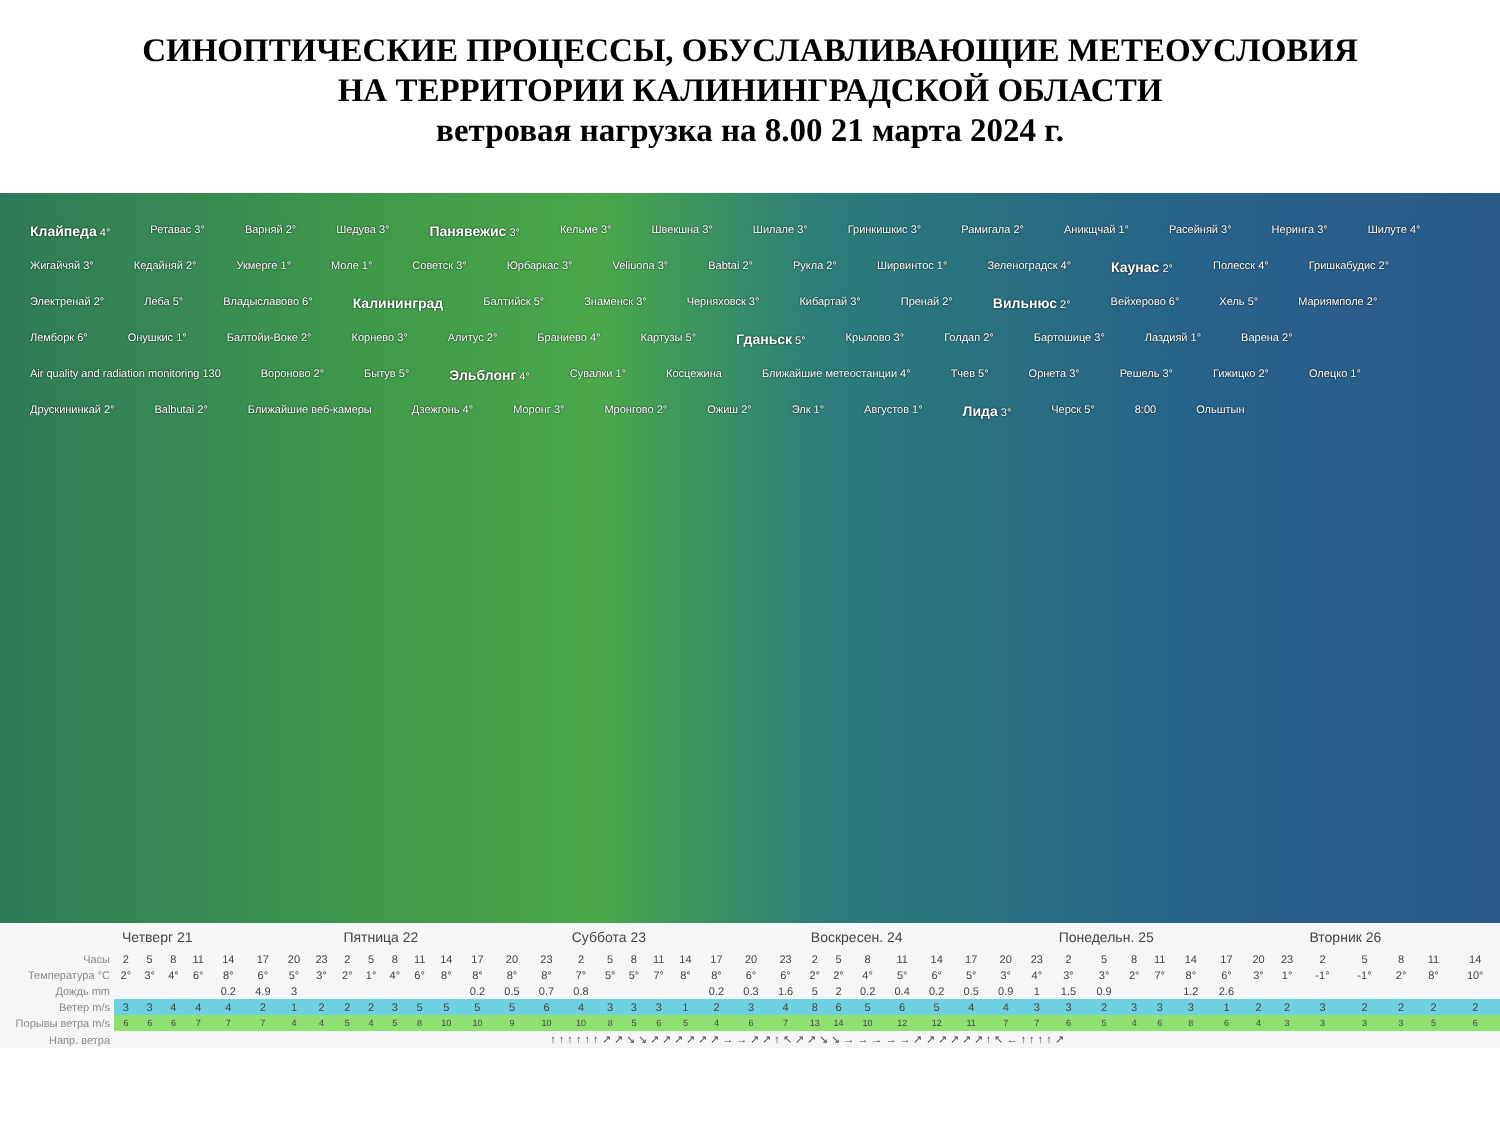СИНОПТИЧЕСКИЕ ПРОЦЕССЫ, ОБУСЛАВЛИВАЮЩИЕ МЕТЕОУСЛОВИЯ
НА ТЕРРИТОРИИ КАЛИНИНГРАДСКОЙ ОБЛАСТИ
ветровая нагрузка на 8.00 21 марта 2024 г.
Клайпеда 4° Ретавас 3° Варняй 2° Шедува 3° Панявежис 3° Кельме 3° Швекшна 3° Шилале 3° Гринкишкис 3° Рамигала 2° Аникщчай 1° Расейняй 3° Нерингa 3° Шилуте 4° Жигайчяй 3° Кедайняй 2° Укмерге 1° Моле 1° Советск 3° Юрбаркас 3° Veliuona 3° Babtai 2° Рукла 2° Ширвинтос 1° Зеленоградск 4° Каунас 2° Полесск 4° Гришкабудис 2° Электренай 2° Леба 5° Владыславово 6° Калининград Балтийск 5° Знаменск 3° Черняховск 3° Кибартай 3° Пренай 2° Вильнюс 2° Вейхерово 6° Хель 5° Мариямполе 2° Лемборк 6° Онушкис 1° Балтойи-Воке 2° Корнево 3° Алитус 2° Браниево 4° Картузы 5° Гданьск 5° Крылово 3° Голдап 2° Бартошице 3° Лаздияй 1° Варена 2° Air quality and radiation monitoring 130 Вороново 2° Бытув 5° Эльблонг 4° Сувалки 1° Косцежина Ближайшие метеостанции 4° Тчев 5° Орнета 3° Решель 3° Гижицко 2° Олецко 1° Друскининкай 2° Balbutai 2° Ближайшие веб-камеры Дзежгонь 4° Моронг 3° Мронгово 2° Ожиш 2° Элк 1° Августов 1° Лида 3° Черск 5° 8:00 Ольштын
| | Четверг 21 | | | | | | | | Пятница 22 | | | | | | | | Суббота 23 | | | | | | | | Воскресен. 24 | | | | | | | | Понедельн. 25 | | | | | | | | Вторник 26 | | | | |
| Часы | 2 | 5 | 8 | 11 | 14 | 17 | 20 | 23 | 2 | 5 | 8 | 11 | 14 | 17 | 20 | 23 | 2 | 5 | 8 | 11 | 14 | 17 | 20 | 23 | 2 | 5 | 8 | 11 | 14 | 17 | 20 | 23 | 2 | 5 | 8 | 11 | 14 | 17 | 20 | 23 | 2 | 5 | 8 | 11 | 14 |
| Температура °C | 2° | 3° | 4° | 6° | 8° | 6° | 5° | 3° | 2° | 1° | 4° | 6° | 8° | 8° | 8° | 8° | 7° | 5° | 5° | 7° | 8° | 8° | 6° | 6° | 2° | 2° | 4° | 5° | 6° | 5° | 3° | 4° | 3° | 3° | 2° | 7° | 8° | 6° | 3° | 1° | -1° | -1° | 2° | 8° | 10° |
| Дождь mm | | | | | 0.2 | 4.9 | 3 | | | | | | | 0.2 | 0.5 | 0.7 | 0.8 | | | | | 0.2 | 0.3 | 1.6 | 5 | 2 | 0.2 | 0.4 | 0.2 | 0.5 | 0.9 | 1 | 1.5 | 0.9 | | | 1.2 | 2.6 | | | | | | | |
| Ветер m/s | 3 | 3 | 4 | 4 | 4 | 2 | 1 | 2 | 2 | 2 | 3 | 5 | 5 | 5 | 5 | 6 | 4 | 3 | 3 | 3 | 1 | 2 | 3 | 4 | 8 | 6 | 5 | 6 | 5 | 4 | 4 | 3 | 3 | 2 | 3 | 3 | 3 | 1 | 2 | 2 | 3 | 2 | 2 | 2 | 2 |
| Порывы ветра m/s | 6 | 6 | 6 | 7 | 7 | 7 | 4 | 4 | 5 | 4 | 5 | 8 | 10 | 10 | 9 | 10 | 10 | 8 | 5 | 6 | 5 | 4 | 6 | 7 | 13 | 14 | 10 | 12 | 12 | 11 | 7 | 7 | 6 | 5 | 4 | 6 | 8 | 6 | 4 | 3 | 3 | 3 | 3 | 5 | 6 |
| Напр. ветра | ↑ ↑ ↑ ↑ ↑ ↑ ↗ ↗ ↘ ↘ ↗ ↗ ↗ ↗ ↗ ↗ → → ↗ ↗ ↑ ↖ ↗ ↗ ↘ ↘ → → → → → ↗ ↗ ↗ ↗ ↗ ↗ ↑ ↖ ← ↑ ↑ ↑ ↑ ↗ | | | | | | | | | | | | | | | | | | | | | | | | | | | | | | | | | | | | | | | | | | | | |